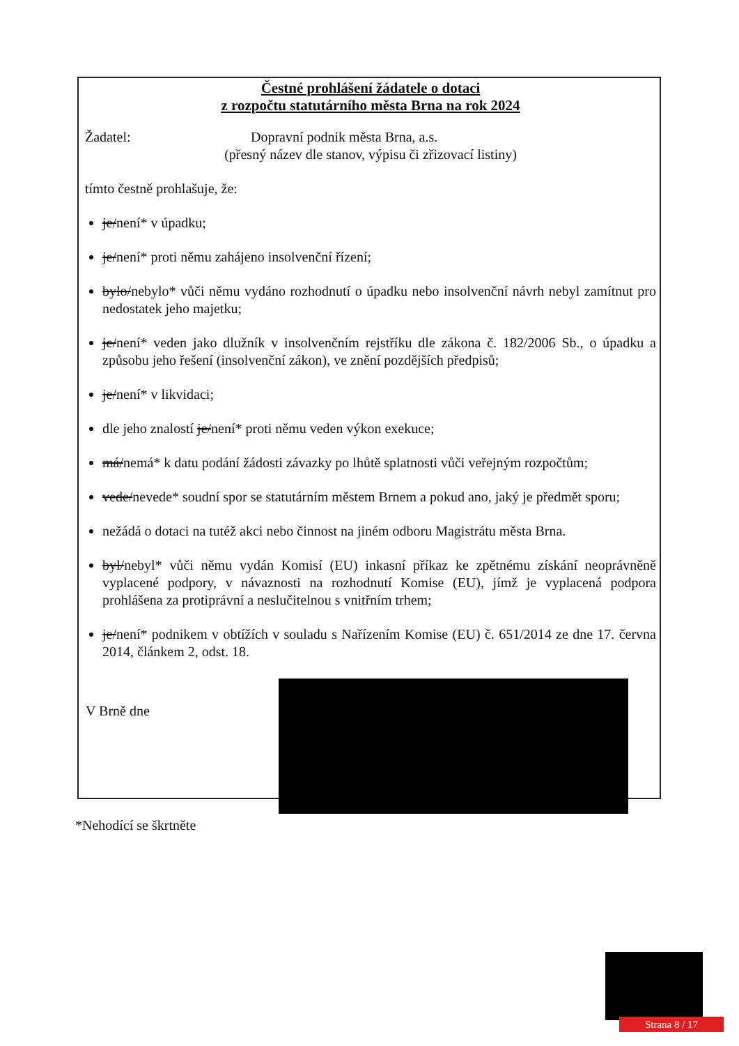Čestné prohlášení žádatele o dotaci
z rozpočtu statutárního města Brna na rok 2024
Žadatel: Dopravní podnik města Brna, a.s.
(přesný název dle stanov, výpisu či zřizovací listiny)
tímto čestně prohlašuje, že:
je/není* v úpadku;
je/není* proti němu zahájeno insolvenční řízení;
bylo/nebylo* vůči němu vydáno rozhodnutí o úpadku nebo insolvenční návrh nebyl zamítnut pro nedostatek jeho majetku;
je/není* veden jako dlužník v insolvenčním rejstříku dle zákona č. 182/2006 Sb., o úpadku a způsobu jeho řešení (insolvenční zákon), ve znění pozdějších předpisů;
je/není* v likvidaci;
dle jeho znalostí je/není* proti němu veden výkon exekuce;
má/nemá* k datu podání žádosti závazky po lhůtě splatnosti vůči veřejným rozpočtům;
vede/nevede* soudní spor se statutárním městem Brnem a pokud ano, jaký je předmět sporu;
nežádá o dotaci na tutéž akci nebo činnost na jiném odboru Magistrátu města Brna.
byl/nebyl* vůči němu vydán Komisí (EU) inkasní příkaz ke zpětnému získání neoprávněně vyplacené podpory, v návaznosti na rozhodnutí Komise (EU), jímž je vyplacená podpora prohlášena za protiprávní a neslučitelnou s vnitřním trhem;
je/není* podnikem v obtížích v souladu s Nařízením Komise (EU) č. 651/2014 ze dne 17. června 2014, článkem 2, odst. 18.
V Brně dne
*Nehodící se škrtněte
Strana 8 / 17